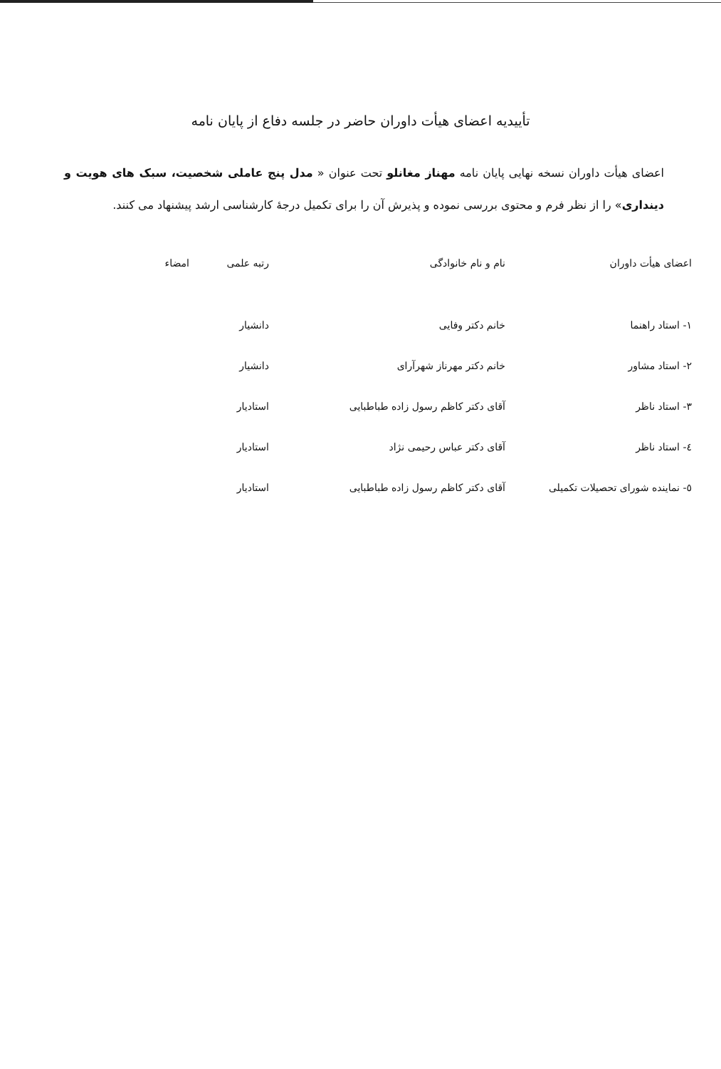تأییدیه اعضای هیأت داوران حاضر در جلسه دفاع از پایان نامه
اعضای هیأت داوران نسخه نهایی پایان نامه مهناز مغانلو تحت عنوان « مدل پنج عاملی شخصیت، سبک های هویت و دینداری» را از نظر فرم و محتوی بررسی نموده و پذیرش آن را برای تکمیل درجهٔ کارشناسی ارشد پیشنهاد می کنند.
| اعضای هیأت داوران | نام و نام خانوادگی | رتبه علمی | امضاء |
| --- | --- | --- | --- |
| ١- استاد راهنما | خانم دکتر وفایی | دانشیار | |
| ٢- استاد مشاور | خانم دکتر مهرناز شهرآرای | دانشیار | |
| ٣- استاد ناظر | آقای دکتر کاظم رسول زاده طباطبایی | استادیار | |
| ٤- استاد ناظر | آقای دکتر عباس رحیمی نژاد | استادیار | |
| ٥- نماینده شورای تحصیلات تکمیلی | آقای دکتر کاظم رسول زاده طباطبایی | استادیار | |